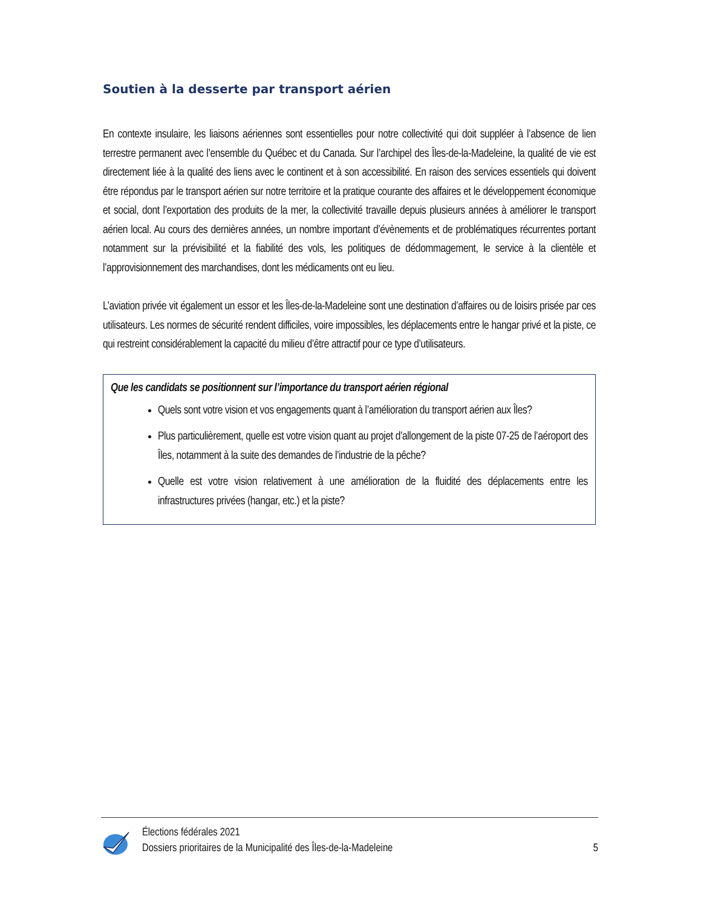Soutien à la desserte par transport aérien
En contexte insulaire, les liaisons aériennes sont essentielles pour notre collectivité qui doit suppléer à l’absence de lien terrestre permanent avec l’ensemble du Québec et du Canada. Sur l’archipel des Îles-de-la-Madeleine, la qualité de vie est directement liée à la qualité des liens avec le continent et à son accessibilité. En raison des services essentiels qui doivent être répondus par le transport aérien sur notre territoire et la pratique courante des affaires et le développement économique et social, dont l’exportation des produits de la mer, la collectivité travaille depuis plusieurs années à améliorer le transport aérien local. Au cours des dernières années, un nombre important d’évènements et de problématiques récurrentes portant notamment sur la prévisibilité et la fiabilité des vols, les politiques de dédommagement, le service à la clientèle et l’approvisionnement des marchandises, dont les médicaments ont eu lieu.
L’aviation privée vit également un essor et les Îles-de-la-Madeleine sont une destination d’affaires ou de loisirs prisée par ces utilisateurs. Les normes de sécurité rendent difficiles, voire impossibles, les déplacements entre le hangar privé et la piste, ce qui restreint considérablement la capacité du milieu d’être attractif pour ce type d’utilisateurs.
Que les candidats se positionnent sur l’importance du transport aérien régional
Quels sont votre vision et vos engagements quant à l’amélioration du transport aérien aux Îles?
Plus particulièrement, quelle est votre vision quant au projet d’allongement de la piste 07-25 de l’aéroport des Îles, notamment à la suite des demandes de l’industrie de la pêche?
Quelle est votre vision relativement à une amélioration de la fluidité des déplacements entre les infrastructures privées (hangar, etc.) et la piste?
Élections fédérales 2021
Dossiers prioritaires de la Municipalité des Îles-de-la-Madeleine
5